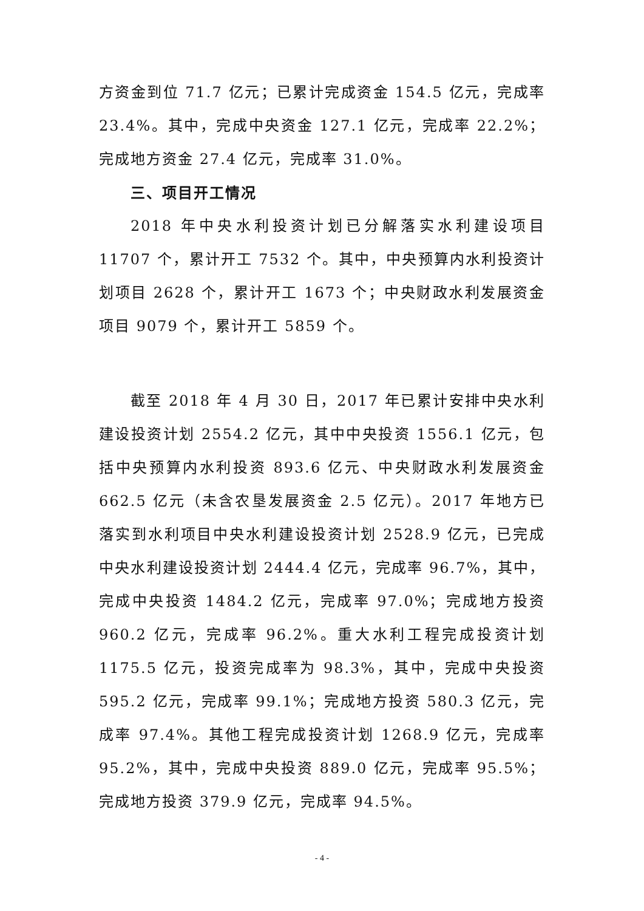方资金到位 71.7 亿元；已累计完成资金 154.5 亿元，完成率 23.4%。其中，完成中央资金 127.1 亿元，完成率 22.2%；完成地方资金 27.4 亿元，完成率 31.0%。
三、项目开工情况
2018 年中央水利投资计划已分解落实水利建设项目 11707 个，累计开工 7532 个。其中，中央预算内水利投资计划项目 2628 个，累计开工 1673 个；中央财政水利发展资金项目 9079 个，累计开工 5859 个。
截至 2018 年 4 月 30 日，2017 年已累计安排中央水利建设投资计划 2554.2 亿元，其中中央投资 1556.1 亿元，包括中央预算内水利投资 893.6 亿元、中央财政水利发展资金 662.5 亿元（未含农垦发展资金 2.5 亿元）。2017 年地方已落实到水利项目中央水利建设投资计划 2528.9 亿元，已完成中央水利建设投资计划 2444.4 亿元，完成率 96.7%，其中，完成中央投资 1484.2 亿元，完成率 97.0%；完成地方投资 960.2 亿元，完成率 96.2%。重大水利工程完成投资计划 1175.5 亿元，投资完成率为 98.3%，其中，完成中央投资 595.2 亿元，完成率 99.1%；完成地方投资 580.3 亿元，完成率 97.4%。其他工程完成投资计划 1268.9 亿元，完成率 95.2%，其中，完成中央投资 889.0 亿元，完成率 95.5%；完成地方投资 379.9 亿元，完成率 94.5%。
- 4 -